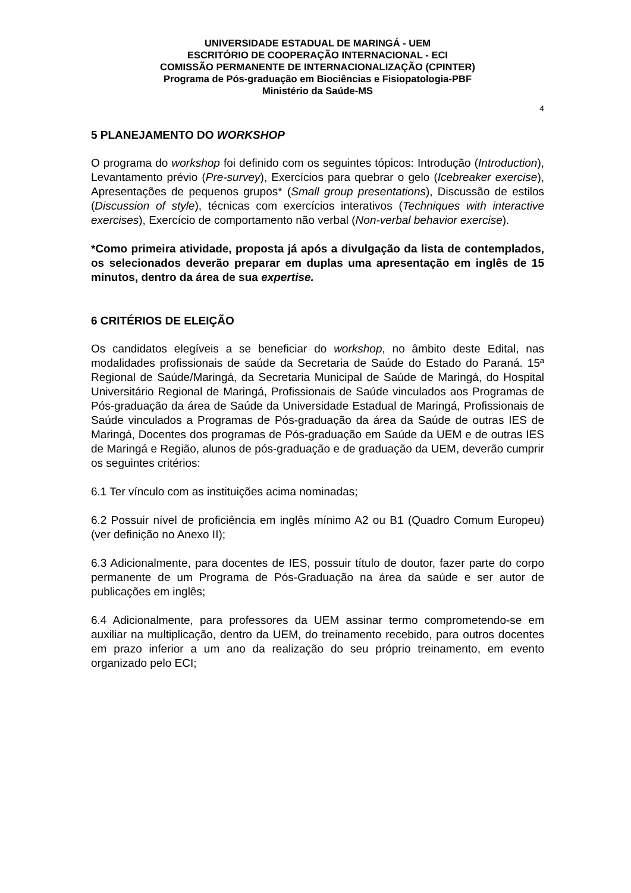UNIVERSIDADE ESTADUAL DE MARINGÁ - UEM
ESCRITÓRIO DE COOPERAÇÃO INTERNACIONAL - ECI
COMISSÃO PERMANENTE DE INTERNACIONALIZAÇÃO (CPINTER)
Programa de Pós-graduação em Biociências e Fisiopatologia-PBF
Ministério da Saúde-MS
4
5 PLANEJAMENTO DO WORKSHOP
O programa do workshop foi definido com os seguintes tópicos: Introdução (Introduction), Levantamento prévio (Pre-survey), Exercícios para quebrar o gelo (Icebreaker exercise), Apresentações de pequenos grupos* (Small group presentations), Discussão de estilos (Discussion of style), técnicas com exercícios interativos (Techniques with interactive exercises), Exercício de comportamento não verbal (Non-verbal behavior exercise).
*Como primeira atividade, proposta já após a divulgação da lista de contemplados, os selecionados deverão preparar em duplas uma apresentação em inglês de 15 minutos, dentro da área de sua expertise.
6 CRITÉRIOS DE ELEIÇÃO
Os candidatos elegíveis a se beneficiar do workshop, no âmbito deste Edital, nas modalidades profissionais de saúde da Secretaria de Saúde do Estado do Paraná. 15ª Regional de Saúde/Maringá, da Secretaria Municipal de Saúde de Maringá, do Hospital Universitário Regional de Maringá, Profissionais de Saúde vinculados aos Programas de Pós-graduação da área de Saúde da Universidade Estadual de Maringá, Profissionais de Saúde vinculados a Programas de Pós-graduação da área da Saúde de outras IES de Maringá, Docentes dos programas de Pós-graduação em Saúde da UEM e de outras IES de Maringá e Região, alunos de pós-graduação e de graduação da UEM, deverão cumprir os seguintes critérios:
6.1 Ter vínculo com as instituições acima nominadas;
6.2 Possuir nível de proficiência em inglês mínimo A2 ou B1 (Quadro Comum Europeu) (ver definição no Anexo II);
6.3 Adicionalmente, para docentes de IES, possuir título de doutor, fazer parte do corpo permanente de um Programa de Pós-Graduação na área da saúde e ser autor de publicações em inglês;
6.4 Adicionalmente, para professores da UEM assinar termo comprometendo-se em auxiliar na multiplicação, dentro da UEM, do treinamento recebido, para outros docentes em prazo inferior a um ano da realização do seu próprio treinamento, em evento organizado pelo ECI;